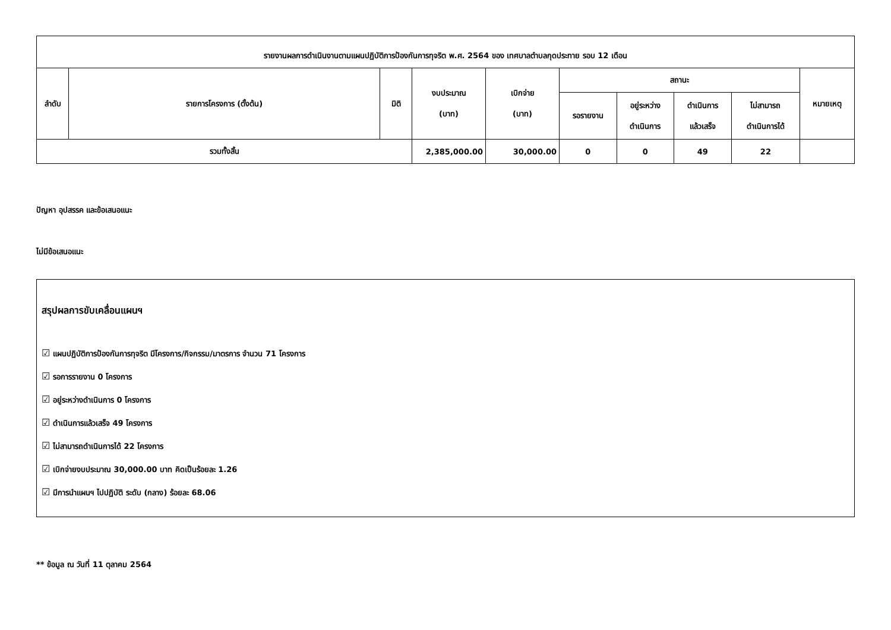| รายงานผลการดำเนินงานตามแผนปฏิบัติการป้องกันการทุจริต พ.ศ. 2564 ของ เทศบาลตำบลกุดประทาย รอบ 12 เดือน | | | | | | | | | |
| --- | --- | --- | --- | --- | --- | --- | --- | --- | --- |
| ลำดับ | รายการโครงการ (ตั้งต้น) | มิติ | งบประมาณ (บาท) | เบิกจ่าย (บาท) | สถานะ | | | | หมายเหตุ |
| | | | | | รอรายงาน | อยู่ระหว่าง ดำเนินการ | ดำเนินการ แล้วเสร็จ | ไม่สามารถ ดำเนินการได้ | |
| รวมทั้งสิ้น | | | 2,385,000.00 | 30,000.00 | 0 | 0 | 49 | 22 | |
ปัญหา อุปสรรค และข้อเสนอแนะ
ไม่มีข้อเสนอแนะ
สรุปผลการขับเคลื่อนแผนฯ
☑ แผนปฏิบัติการป้องกันการทุจริต มีโครงการ/กิจกรรม/มาตรการ จำนวน 71 โครงการ
☑ รอการรายงาน 0 โครงการ
☑ อยู่ระหว่างดำเนินการ 0 โครงการ
☑ ดำเนินการแล้วเสร็จ 49 โครงการ
☑ ไม่สามารถดำเนินการได้ 22 โครงการ
☑ เบิกจ่ายงบประมาณ 30,000.00 บาท คิดเป็นร้อยละ 1.26
☑ มีการนำแผนฯ ไปปฏิบัติ ระดับ (กลาง) ร้อยละ 68.06
** ข้อมูล ณ วันที่ 11 ตุลาคม 2564